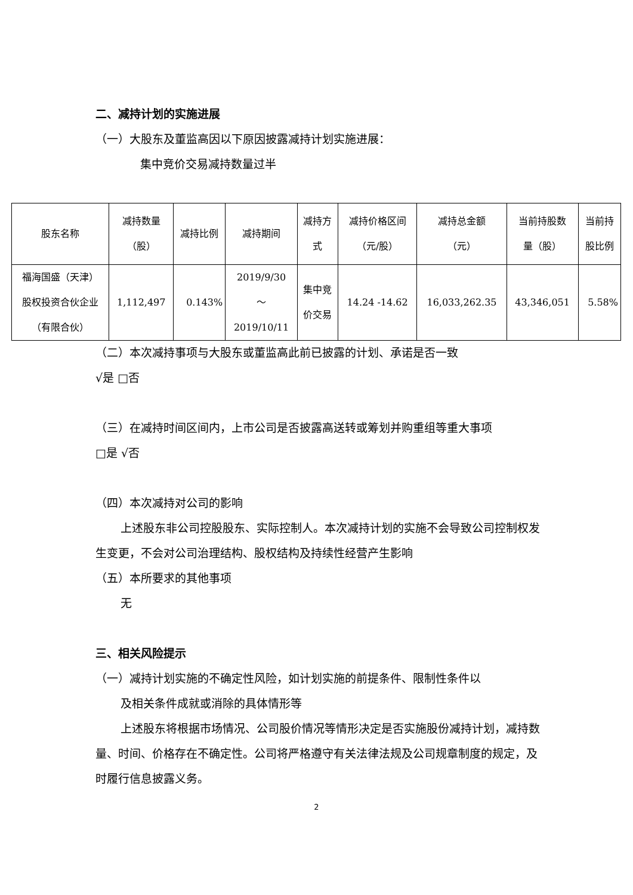二、减持计划的实施进展
（一）大股东及董监高因以下原因披露减持计划实施进展：
集中竞价交易减持数量过半
| 股东名称 | 减持数量 （股） | 减持比例 | 减持期间 | 减持方 式 | 减持价格区间 （元/股） | 减持总金额 （元） | 当前持股数 量（股） | 当前持 股比例 |
| --- | --- | --- | --- | --- | --- | --- | --- | --- |
| 福海国盛（天津） 股权投资合伙企业 （有限合伙） | 1,112,497 | 0.143% | 2019/9/30 ～ 2019/10/11 | 集中竞 价交易 | 14.24 -14.62 | 16,033,262.35 | 43,346,051 | 5.58% |
（二）本次减持事项与大股东或董监高此前已披露的计划、承诺是否一致
√是 □否
（三）在减持时间区间内，上市公司是否披露高送转或筹划并购重组等重大事项
□是 √否
（四）本次减持对公司的影响
上述股东非公司控股股东、实际控制人。本次减持计划的实施不会导致公司控制权发生变更，不会对公司治理结构、股权结构及持续性经营产生影响
（五）本所要求的其他事项
无
三、相关风险提示
（一）减持计划实施的不确定性风险，如计划实施的前提条件、限制性条件以
及相关条件成就或消除的具体情形等
上述股东将根据市场情况、公司股价情况等情形决定是否实施股份减持计划，减持数量、时间、价格存在不确定性。公司将严格遵守有关法律法规及公司规章制度的规定，及时履行信息披露义务。
2